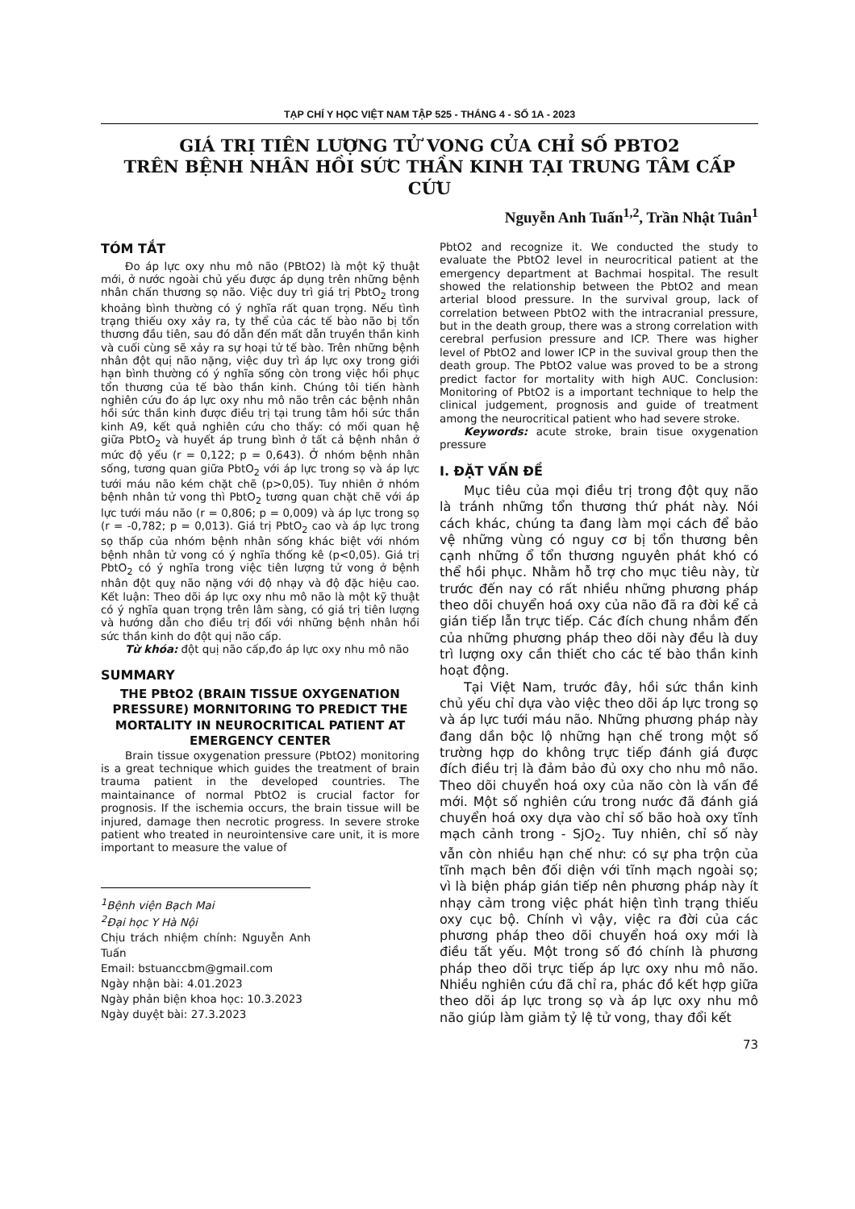TẠP CHÍ Y HỌC VIỆT NAM TẬP 525 - THÁNG 4 - SỐ 1A - 2023
GIÁ TRỊ TIÊN LƯỢNG TỬ VONG CỦA CHỈ SỐ PBTO2
TRÊN BỆNH NHÂN HỒI SỨC THẦN KINH TẠI TRUNG TÂM CẤP CỨU
Nguyễn Anh Tuấn<sup>1,2</sup>, Trần Nhật Tuân<sup>1</sup>
TÓM TẮT
Đo áp lực oxy nhu mô não (PBtO2) là một kỹ thuật mới, ở nước ngoài chủ yếu được áp dụng trên những bệnh nhân chấn thương sọ não. Việc duy trì giá trị PbtO<sub>2</sub> trong khoảng bình thường có ý nghĩa rất quan trọng. Nếu tình trạng thiếu oxy xảy ra, ty thể của các tế bào não bị tổn thương đầu tiên, sau đó dẫn đến mất dẫn truyền thần kinh và cuối cùng sẽ xảy ra sự hoại tử tế bào. Trên những bệnh nhân đột quị não nặng, việc duy trì áp lực oxy trong giới hạn bình thường có ý nghĩa sống còn trong việc hồi phục tổn thương của tế bào thần kinh. Chúng tôi tiến hành nghiên cứu đo áp lực oxy nhu mô não trên các bệnh nhân hồi sức thần kinh được điều trị tại trung tâm hồi sức thần kinh A9, kết quả nghiên cứu cho thấy: có mối quan hệ giữa PbtO<sub>2</sub> và huyết áp trung bình ở tất cả bệnh nhân ở mức độ yếu (r = 0,122; p = 0,643). Ở nhóm bệnh nhân sống, tương quan giữa PbtO<sub>2</sub> với áp lực trong sọ và áp lực tưới máu não kém chặt chẽ (p>0,05). Tuy nhiên ở nhóm bệnh nhân tử vong thì PbtO<sub>2</sub> tương quan chặt chẽ với áp lực tưới máu não (r = 0,806; p = 0,009) và áp lực trong sọ (r = -0,782; p = 0,013). Giá trị PbtO<sub>2</sub> cao và áp lực trong sọ thấp của nhóm bệnh nhân sống khác biệt với nhóm bệnh nhân tử vong có ý nghĩa thống kê (p<0,05). Giá trị PbtO<sub>2</sub> có ý nghĩa trong việc tiên lượng tử vong ở bệnh nhân đột quỵ não nặng với độ nhạy và độ đặc hiệu cao. Kết luận: Theo dõi áp lực oxy nhu mô não là một kỹ thuật có ý nghĩa quan trọng trên lâm sàng, có giá trị tiên lượng và hướng dẫn cho điều trị đối với những bệnh nhân hồi sức thần kinh do đột quị não cấp.
Từ khóa: đột quị não cấp,đo áp lực oxy nhu mô não
SUMMARY
THE PBtO2 (BRAIN TISSUE OXYGENATION PRESSURE) MORNITORING TO PREDICT THE MORTALITY IN NEUROCRITICAL PATIENT AT EMERGENCY CENTER
Brain tissue oxygenation pressure (PbtO2) monitoring is a great technique which guides the treatment of brain trauma patient in the developed countries. The maintainance of normal PbtO2 is crucial factor for prognosis. If the ischemia occurs, the brain tissue will be injured, damage then necrotic progress. In severe stroke patient who treated in neurointensive care unit, it is more important to measure the value of
<sup>1</sup> Bệnh viện Bạch Mai
<sup>2</sup> Đại học Y Hà Nội
Chịu trách nhiệm chính: Nguyễn Anh Tuấn
Email: bstuanccbm@gmail.com
Ngày nhận bài: 4.01.2023
Ngày phản biện khoa học: 10.3.2023
Ngày duyệt bài: 27.3.2023
PbtO2 and recognize it. We conducted the study to evaluate the PbtO2 level in neurocritical patient at the emergency department at Bachmai hospital. The result showed the relationship between the PbtO2 and mean arterial blood pressure. In the survival group, lack of correlation between PbtO2 with the intracranial pressure, but in the death group, there was a strong correlation with cerebral perfusion pressure and ICP. There was higher level of PbtO2 and lower ICP in the suvival group then the death group. The PbtO2 value was proved to be a strong predict factor for mortality with high AUC. Conclusion: Monitoring of PbtO2 is a important technique to help the clinical judgement, prognosis and guide of treatment among the neurocritical patient who had severe stroke.
Keywords: acute stroke, brain tisue oxygenation pressure
I. ĐẶT VẤN ĐỀ
Mục tiêu của mọi điều trị trong đột quỵ não là tránh những tổn thương thứ phát này. Nói cách khác, chúng ta đang làm mọi cách để bảo vệ những vùng có nguy cơ bị tổn thương bên cạnh những ổ tổn thương nguyên phát khó có thể hồi phục. Nhằm hỗ trợ cho mục tiêu này, từ trước đến nay có rất nhiều những phương pháp theo dõi chuyển hoá oxy của não đã ra đời kể cả gián tiếp lẫn trực tiếp. Các đích chung nhắm đến của những phương pháp theo dõi này đều là duy trì lượng oxy cần thiết cho các tế bào thần kinh hoạt động.
Tại Việt Nam, trước đây, hồi sức thần kinh chủ yếu chỉ dựa vào việc theo dõi áp lực trong sọ và áp lực tưới máu não. Những phương pháp này đang dần bộc lộ những hạn chế trong một số trường hợp do không trực tiếp đánh giá được đích điều trị là đảm bảo đủ oxy cho nhu mô não. Theo dõi chuyển hoá oxy của não còn là vấn đề mới. Một số nghiên cứu trong nước đã đánh giá chuyển hoá oxy dựa vào chỉ số bão hoà oxy tĩnh mạch cảnh trong - SjO<sub>2</sub>. Tuy nhiên, chỉ số này vẫn còn nhiều hạn chế như: có sự pha trộn của tĩnh mạch bên đối diện với tĩnh mạch ngoài sọ; vì là biện pháp gián tiếp nên phương pháp này ít nhạy cảm trong việc phát hiện tình trạng thiếu oxy cục bộ. Chính vì vậy, việc ra đời của các phương pháp theo dõi chuyển hoá oxy mới là điều tất yếu. Một trong số đó chính là phương pháp theo dõi trực tiếp áp lực oxy nhu mô não. Nhiều nghiên cứu đã chỉ ra, phác đồ kết hợp giữa theo dõi áp lực trong sọ và áp lực oxy nhu mô não giúp làm giảm tỷ lệ tử vong, thay đổi kết
73